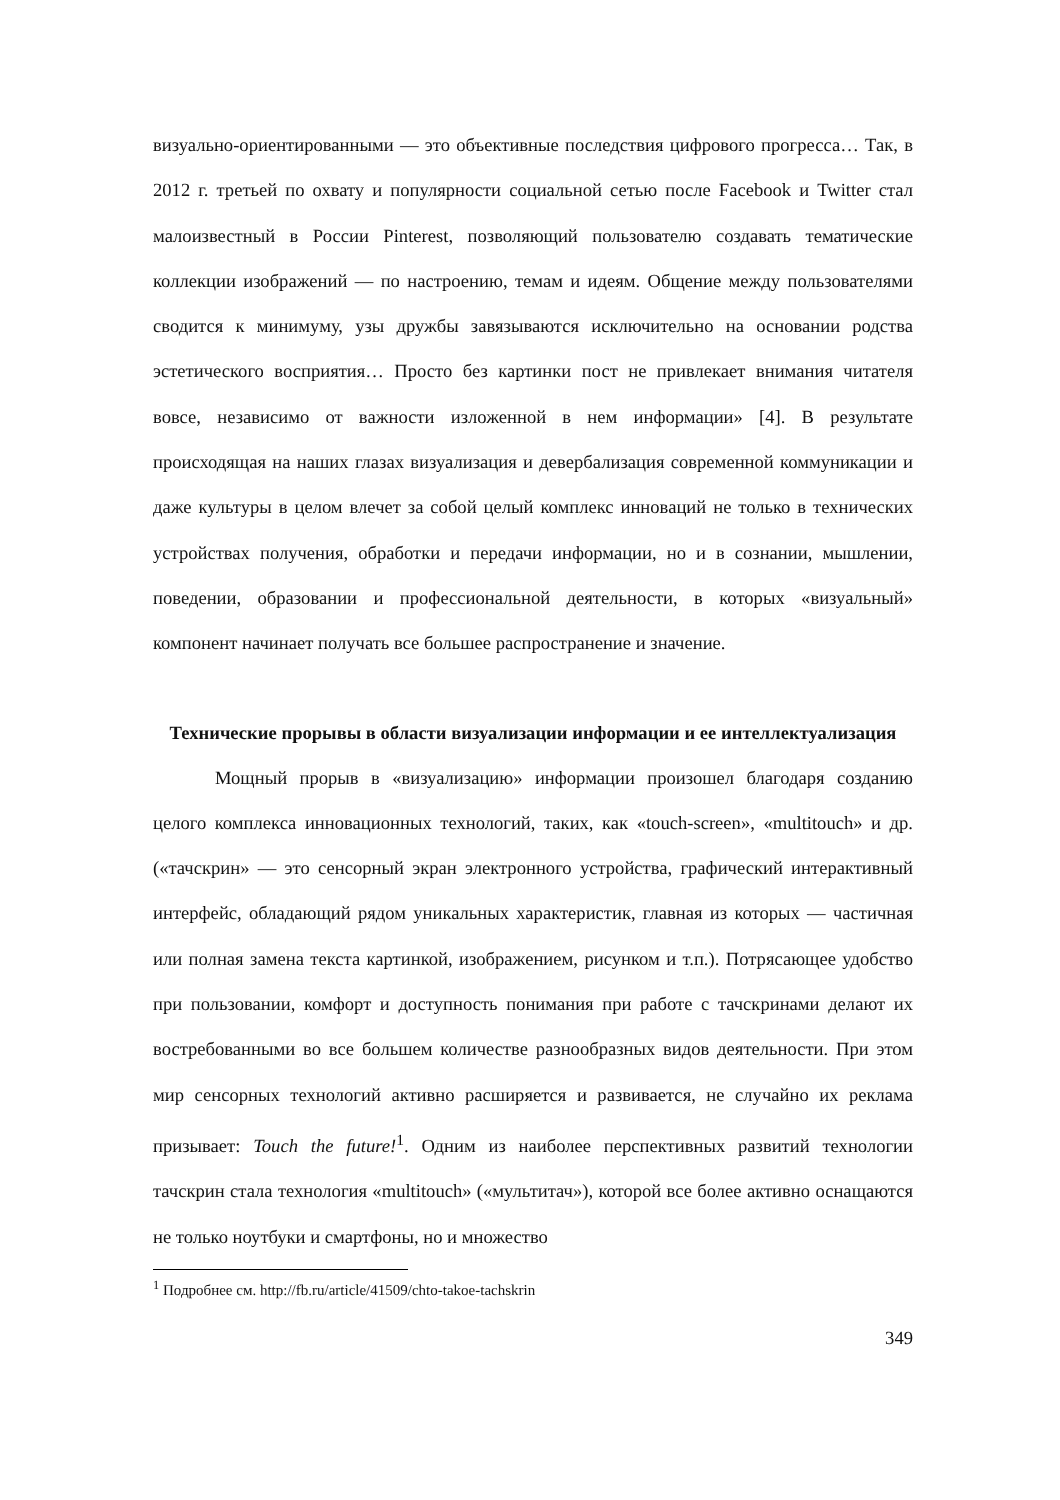визуально-ориентированными — это объективные последствия цифрового прогресса… Так, в 2012 г. третьей по охвату и популярности социальной сетью после Facebook и Twitter стал малоизвестный в России Pinterest, позволяющий пользователю создавать тематические коллекции изображений — по настроению, темам и идеям. Общение между пользователями сводится к минимуму, узы дружбы завязываются исключительно на основании родства эстетического восприятия… Просто без картинки пост не привлекает внимания читателя вовсе, независимо от важности изложенной в нем информации» [4]. В результате происходящая на наших глазах визуализация и девербализация современной коммуникации и даже культуры в целом влечет за собой целый комплекс инноваций не только в технических устройствах получения, обработки и передачи информации, но и в сознании, мышлении, поведении, образовании и профессиональной деятельности, в которых «визуальный» компонент начинает получать все большее распространение и значение.
Технические прорывы в области визуализации информации и ее интеллектуализация
Мощный прорыв в «визуализацию» информации произошел благодаря созданию целого комплекса инновационных технологий, таких, как «touch-screen», «multitouch» и др. («тачскрин» — это сенсорный экран электронного устройства, графический интерактивный интерфейс, обладающий рядом уникальных характеристик, главная из которых — частичная или полная замена текста картинкой, изображением, рисунком и т.п.). Потрясающее удобство при пользовании, комфорт и доступность понимания при работе с тачскринами делают их востребованными во все большем количестве разнообразных видов деятельности. При этом мир сенсорных технологий активно расширяется и развивается, не случайно их реклама призывает: Touch the future!<sup>1</sup>. Одним из наиболее перспективных развитий технологии тачскрин стала технология «multitouch» («мультитач»), которой все более активно оснащаются не только ноутбуки и смартфоны, но и множество
<sup>1</sup> Подробнее см. http://fb.ru/article/41509/chto-takoe-tachskrin
349